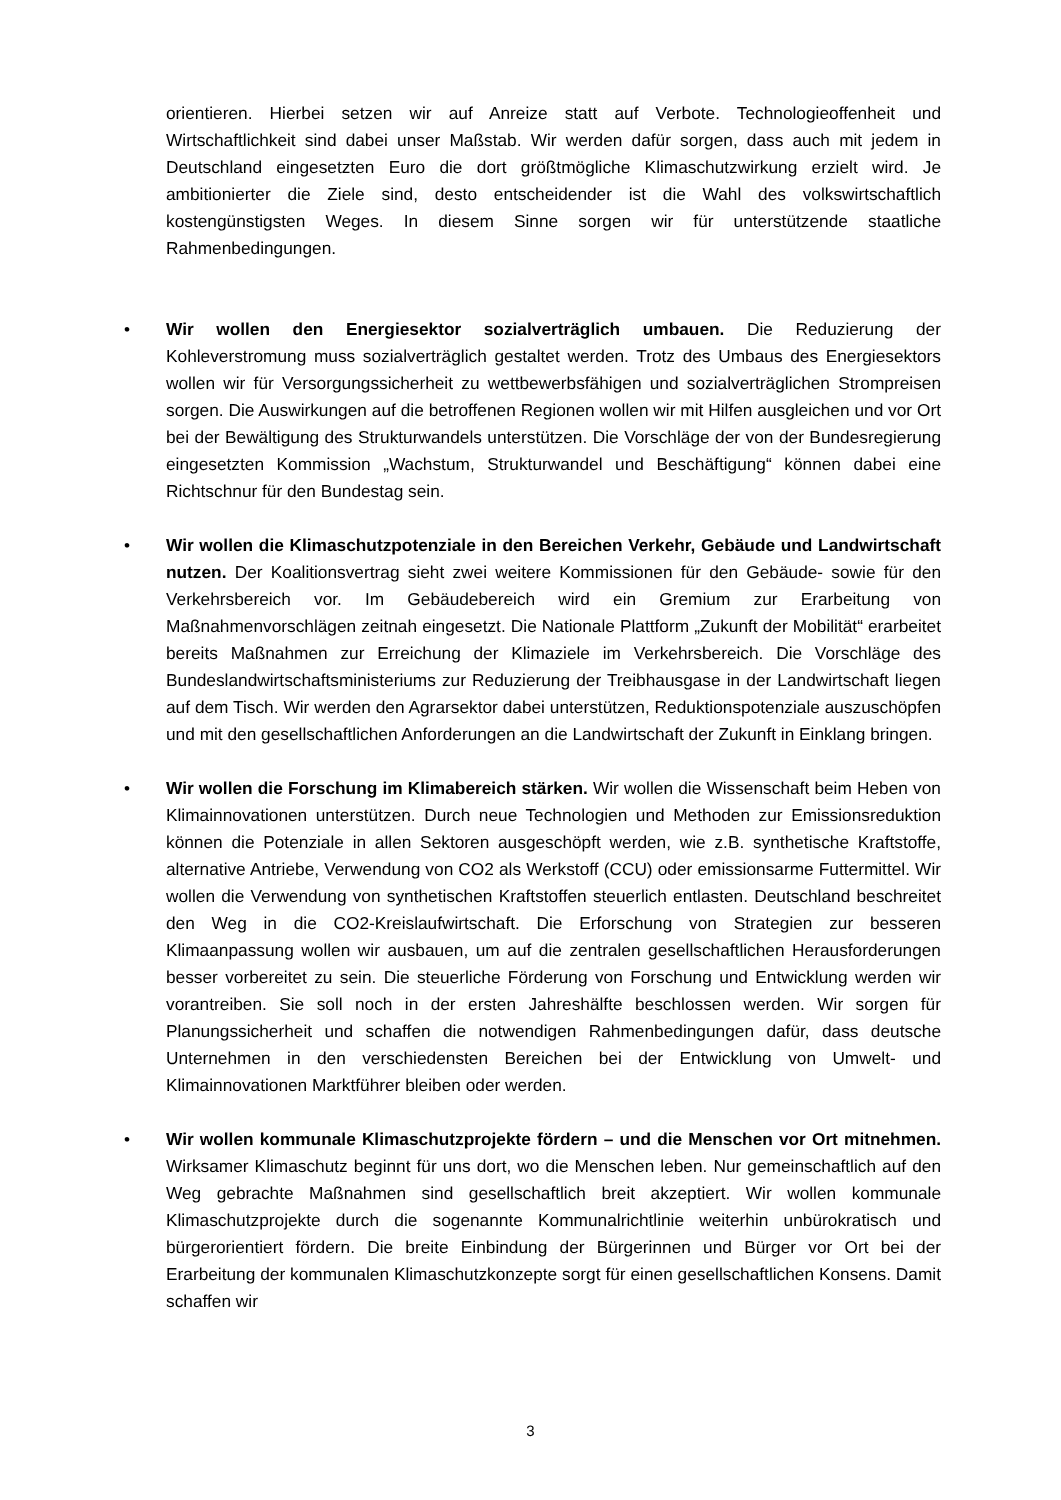orientieren. Hierbei setzen wir auf Anreize statt auf Verbote. Technologieoffenheit und Wirtschaftlichkeit sind dabei unser Maßstab. Wir werden dafür sorgen, dass auch mit jedem in Deutschland eingesetzten Euro die dort größtmögliche Klimaschutzwirkung erzielt wird. Je ambitionierter die Ziele sind, desto entscheidender ist die Wahl des volkswirtschaftlich kostengünstigsten Weges. In diesem Sinne sorgen wir für unterstützende staatliche Rahmenbedingungen.
• Wir wollen den Energiesektor sozialverträglich umbauen. Die Reduzierung der Kohleverstromung muss sozialverträglich gestaltet werden. Trotz des Umbaus des Energiesektors wollen wir für Versorgungssicherheit zu wettbewerbsfähigen und sozialverträglichen Strompreisen sorgen. Die Auswirkungen auf die betroffenen Regionen wollen wir mit Hilfen ausgleichen und vor Ort bei der Bewältigung des Strukturwandels unterstützen. Die Vorschläge der von der Bundesregierung eingesetzten Kommission „Wachstum, Strukturwandel und Beschäftigung“ können dabei eine Richtschnur für den Bundestag sein.
• Wir wollen die Klimaschutzpotenziale in den Bereichen Verkehr, Gebäude und Landwirtschaft nutzen. Der Koalitionsvertrag sieht zwei weitere Kommissionen für den Gebäude- sowie für den Verkehrsbereich vor. Im Gebäudebereich wird ein Gremium zur Erarbeitung von Maßnahmenvorschlägen zeitnah eingesetzt. Die Nationale Plattform „Zukunft der Mobilität“ erarbeitet bereits Maßnahmen zur Erreichung der Klimaziele im Verkehrsbereich. Die Vorschläge des Bundeslandwirtschaftsministeriums zur Reduzierung der Treibhausgase in der Landwirtschaft liegen auf dem Tisch. Wir werden den Agrarsektor dabei unterstützen, Reduktionspotenziale auszuschöpfen und mit den gesellschaftlichen Anforderungen an die Landwirtschaft der Zukunft in Einklang bringen.
• Wir wollen die Forschung im Klimabereich stärken. Wir wollen die Wissenschaft beim Heben von Klimainnovationen unterstützen. Durch neue Technologien und Methoden zur Emissionsreduktion können die Potenziale in allen Sektoren ausgeschöpft werden, wie z.B. synthetische Kraftstoffe, alternative Antriebe, Verwendung von CO2 als Werkstoff (CCU) oder emissionsarme Futtermittel. Wir wollen die Verwendung von synthetischen Kraftstoffen steuerlich entlasten. Deutschland beschreitet den Weg in die CO2-Kreislaufwirtschaft. Die Erforschung von Strategien zur besseren Klimaanpassung wollen wir ausbauen, um auf die zentralen gesellschaftlichen Herausforderungen besser vorbereitet zu sein. Die steuerliche Förderung von Forschung und Entwicklung werden wir vorantreiben. Sie soll noch in der ersten Jahreshälfte beschlossen werden. Wir sorgen für Planungssicherheit und schaffen die notwendigen Rahmenbedingungen dafür, dass deutsche Unternehmen in den verschiedensten Bereichen bei der Entwicklung von Umwelt- und Klimainnovationen Marktführer bleiben oder werden.
• Wir wollen kommunale Klimaschutzprojekte fördern – und die Menschen vor Ort mitnehmen. Wirksamer Klimaschutz beginnt für uns dort, wo die Menschen leben. Nur gemeinschaftlich auf den Weg gebrachte Maßnahmen sind gesellschaftlich breit akzeptiert. Wir wollen kommunale Klimaschutzprojekte durch die sogenannte Kommunalrichtlinie weiterhin unbürokratisch und bürgerorientiert fördern. Die breite Einbindung der Bürgerinnen und Bürger vor Ort bei der Erarbeitung der kommunalen Klimaschutzkonzepte sorgt für einen gesellschaftlichen Konsens. Damit schaffen wir
3